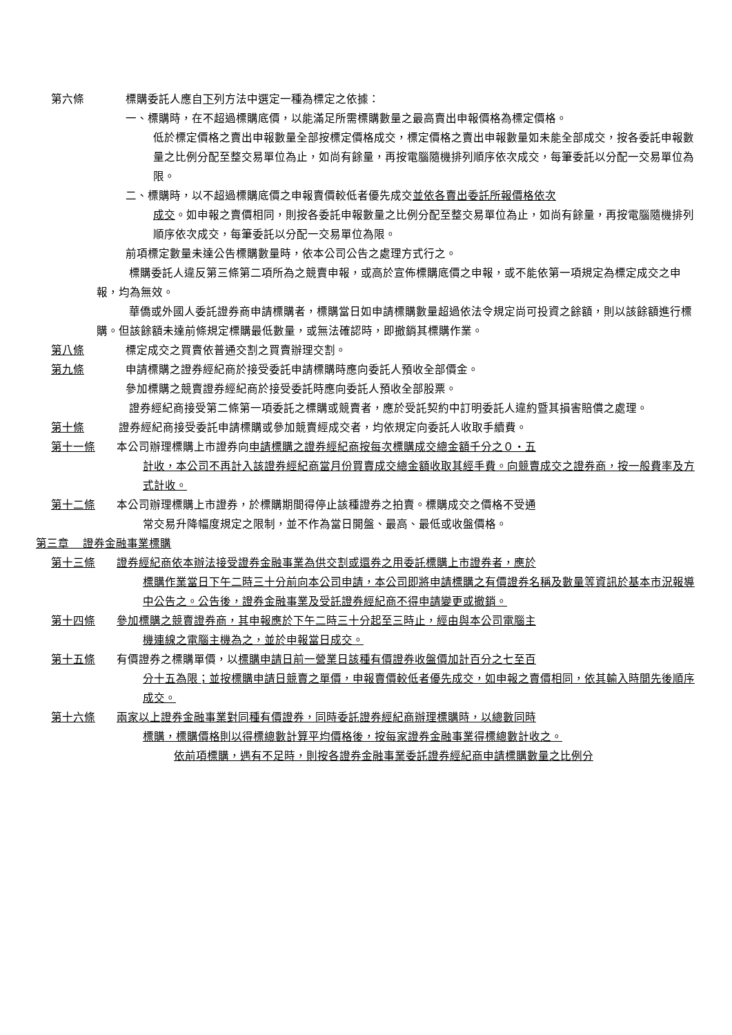第六條 標購委託人應自下列方法中選定一種為標定之依據：
一、標購時，在不超過標購底價，以能滿足所需標購數量之最高賣出申報價格為標定價格。
低於標定價格之賣出申報數量全部按標定價格成交，標定價格之賣出申報數量如未能全部成交，按各委託申報數量之比例分配至整交易單位為止，如尚有餘量，再按電腦隨機排列順序依次成交，每筆委託以分配一交易單位為限。
二、標購時，以不超過標購底價之申報賣價較低者優先成交並依各賣出委託所報價格依次
成交。如申報之賣價相同，則按各委託申報數量之比例分配至整交易單位為止，如尚有餘量，再按電腦隨機排列順序依次成交，每筆委託以分配一交易單位為限。
前項標定數量未達公告標購數量時，依本公司公告之處理方式行之。
   標購委託人違反第三條第二項所為之競賣申報，或高於宣佈標購底價之申報，或不能依第一項規定為標定成交之申報，均為無效。
   華僑或外國人委託證券商申請標購者，標購當日如申請標購數量超過依法令規定尚可投資之餘額，則以該餘額進行標購。但該餘額未達前條規定標購最低數量，或無法確認時，即撤銷其標購作業。
第八條 標定成交之買賣依普通交割之買賣辦理交割。
第九條 申請標購之證券經紀商於接受委託申請標購時應向委託人預收全部價金。
參加標購之競賣證券經紀商於接受委託時應向委託人預收全部股票。
   證券經紀商接受第二條第一項委託之標購或競賣者，應於受託契約中訂明委託人違約暨其損害賠償之處理。
第十條 證券經紀商接受委託申請標購或參加競賣經成交者，均依規定向委託人收取手續費。
第十一條  本公司辦理標購上市證券向申請標購之證券經紀商按每次標購成交總金額千分之０‧五
計收，本公司不再計入該證券經紀商當月份買賣成交總金額收取其經手費。向競賣成交之證券商，按一般費率及方式計收。
第十二條  本公司辦理標購上市證券，於標購期間得停止該種證券之拍賣。標購成交之價格不受通
常交易升降幅度規定之限制，並不作為當日開盤、最高、最低或收盤價格。
第三章  證券金融事業標購
第十三條  證券經紀商依本辦法接受證券金融事業為供交割或還券之用委託標購上市證券者，應於
標購作業當日下午二時三十分前向本公司申請，本公司即將申請標購之有價證券名稱及數量等資訊於基本市況報導中公告之。公告後，證券金融事業及受託證券經紀商不得申請變更或撤銷。
第十四條  參加標購之競賣證券商，其申報應於下午二時三十分起至三時止，經由與本公司電腦主
機連線之電腦主機為之，並於申報當日成交。
第十五條  有價證券之標購單價，以標購申請日前一營業日該種有價證券收盤價加計百分之七至百
分十五為限；並按標購申請日競賣之單價，申報賣價較低者優先成交，如申報之賣價相同，依其輸入時間先後順序成交。
第十六條  兩家以上證券金融事業對同種有價證券，同時委託證券經紀商辦理標購時，以總數同時
標購，標購價格則以得標總數計算平均價格後，按每家證券金融事業得標總數計收之。
依前項標購，遇有不足時，則按各證券金融事業委託證券經紀商申請標購數量之比例分